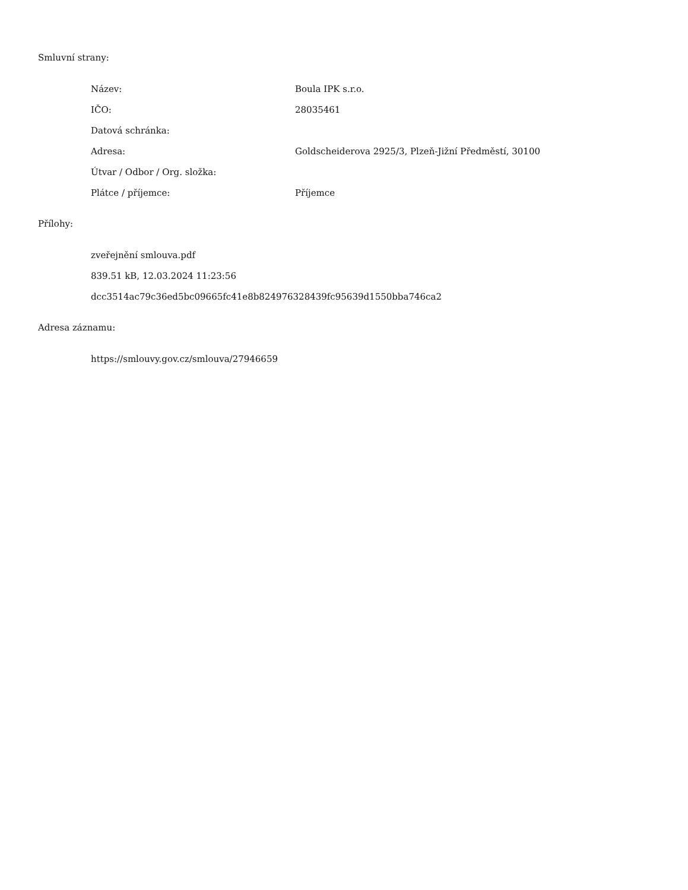Smluvní strany:
| Název: | Boula IPK s.r.o. |
| IČO: | 28035461 |
| Datová schránka: | |
| Adresa: | Goldscheiderova 2925/3, Plzeň-Jižní Předměstí, 30100 |
| Útvar / Odbor / Org. složka: | |
| Plátce / příjemce: | Příjemce |
Přílohy:
| zveřejnění smlouva.pdf |
| 839.51 kB, 12.03.2024 11:23:56 |
| dcc3514ac79c36ed5bc09665fc41e8b824976328439fc95639d1550bba746ca2 |
Adresa záznamu:
| https://smlouvy.gov.cz/smlouva/27946659 |